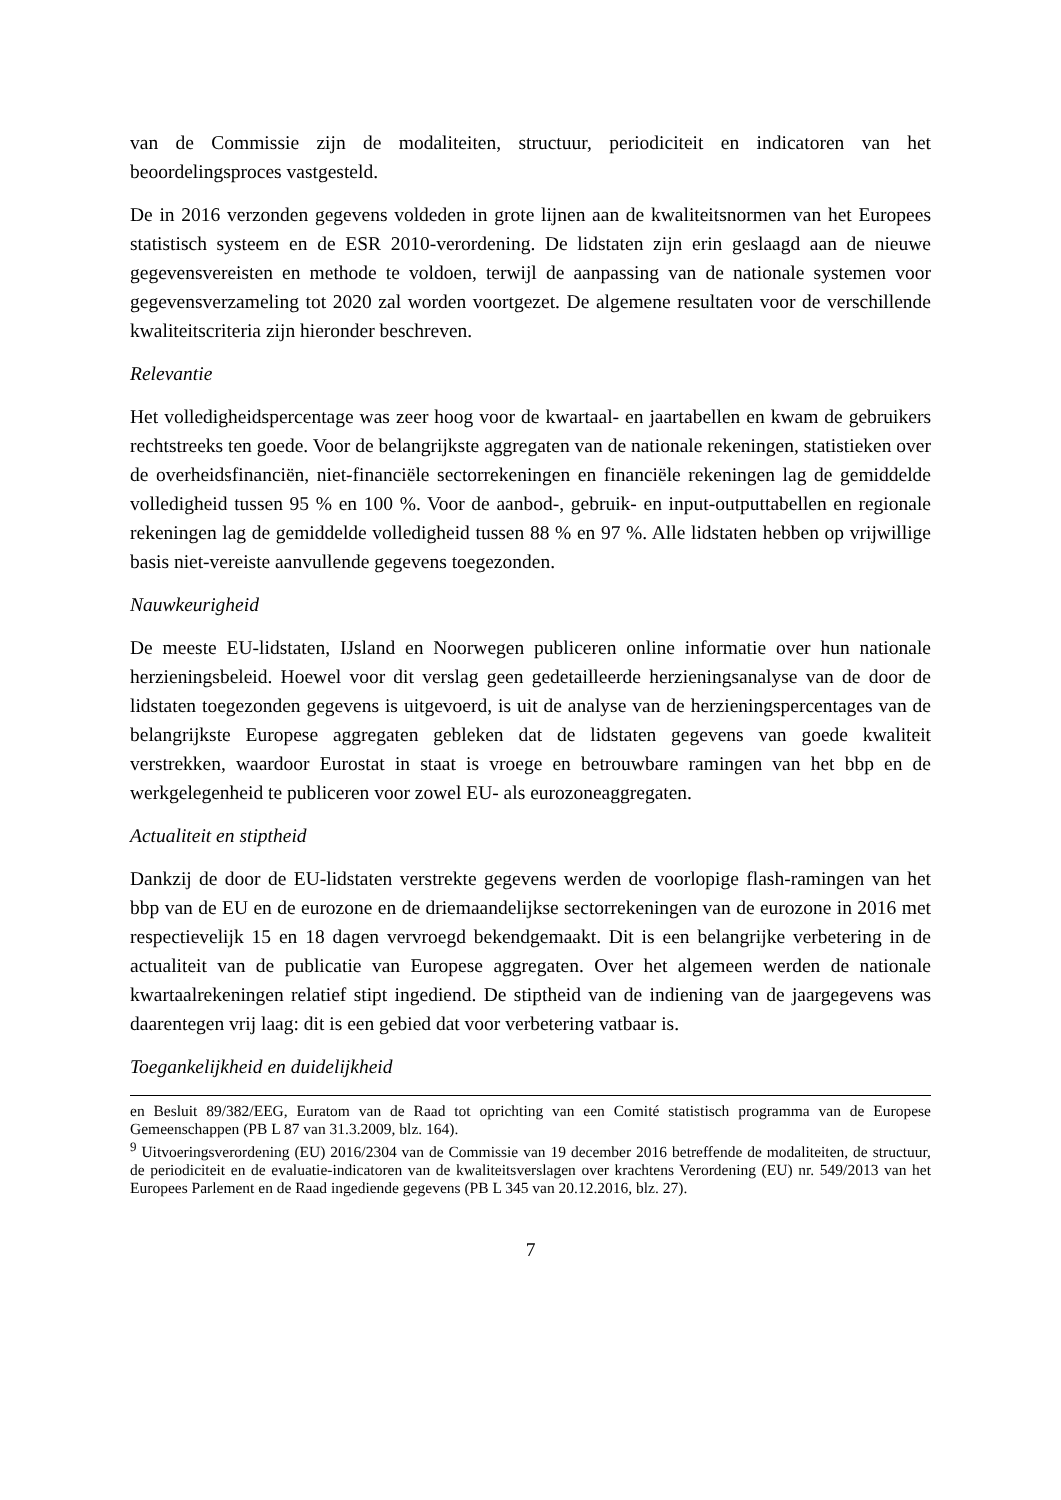van de Commissie zijn de modaliteiten, structuur, periodiciteit en indicatoren van het beoordelingsproces vastgesteld.
De in 2016 verzonden gegevens voldeden in grote lijnen aan de kwaliteitsnormen van het Europees statistisch systeem en de ESR 2010-verordening. De lidstaten zijn erin geslaagd aan de nieuwe gegevensvereisten en methode te voldoen, terwijl de aanpassing van de nationale systemen voor gegevensverzameling tot 2020 zal worden voortgezet. De algemene resultaten voor de verschillende kwaliteitscriteria zijn hieronder beschreven.
Relevantie
Het volledigheidspercentage was zeer hoog voor de kwartaal- en jaartabellen en kwam de gebruikers rechtstreeks ten goede. Voor de belangrijkste aggregaten van de nationale rekeningen, statistieken over de overheidsfinanciën, niet-financiële sectorrekeningen en financiële rekeningen lag de gemiddelde volledigheid tussen 95 % en 100 %. Voor de aanbod-, gebruik- en input-outputtabellen en regionale rekeningen lag de gemiddelde volledigheid tussen 88 % en 97 %. Alle lidstaten hebben op vrijwillige basis niet-vereiste aanvullende gegevens toegezonden.
Nauwkeurigheid
De meeste EU-lidstaten, IJsland en Noorwegen publiceren online informatie over hun nationale herzieningsbeleid. Hoewel voor dit verslag geen gedetailleerde herzieningsanalyse van de door de lidstaten toegezonden gegevens is uitgevoerd, is uit de analyse van de herzieningspercentages van de belangrijkste Europese aggregaten gebleken dat de lidstaten gegevens van goede kwaliteit verstrekken, waardoor Eurostat in staat is vroege en betrouwbare ramingen van het bbp en de werkgelegenheid te publiceren voor zowel EU- als eurozoneaggregaten.
Actualiteit en stiptheid
Dankzij de door de EU-lidstaten verstrekte gegevens werden de voorlopige flash-ramingen van het bbp van de EU en de eurozone en de driemaandelijkse sectorrekeningen van de eurozone in 2016 met respectievelijk 15 en 18 dagen vervroegd bekendgemaakt. Dit is een belangrijke verbetering in de actualiteit van de publicatie van Europese aggregaten. Over het algemeen werden de nationale kwartaalrekeningen relatief stipt ingediend. De stiptheid van de indiening van de jaargegevens was daarentegen vrij laag: dit is een gebied dat voor verbetering vatbaar is.
Toegankelijkheid en duidelijkheid
en Besluit 89/382/EEG, Euratom van de Raad tot oprichting van een Comité statistisch programma van de Europese Gemeenschappen (PB L 87 van 31.3.2009, blz. 164).
<sup>9</sup> Uitvoeringsverordening (EU) 2016/2304 van de Commissie van 19 december 2016 betreffende de modaliteiten, de structuur, de periodiciteit en de evaluatie-indicatoren van de kwaliteitsverslagen over krachtens Verordening (EU) nr. 549/2013 van het Europees Parlement en de Raad ingediende gegevens (PB L 345 van 20.12.2016, blz. 27).
7